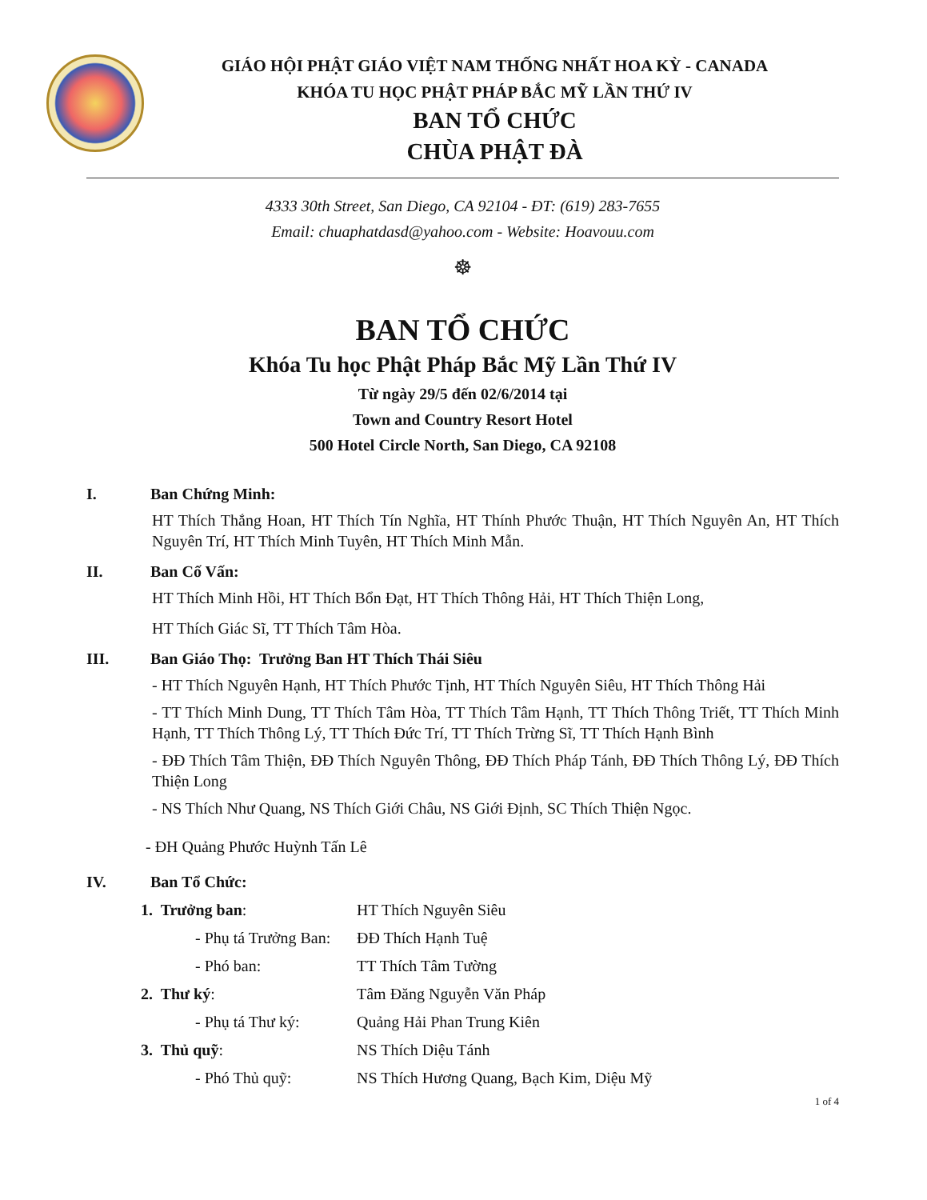GIÁO HỘI PHẬT GIÁO VIỆT NAM THỐNG NHẤT HOA KỲ - CANADA
KHÓA TU HỌC PHẬT PHÁP BẮC MỸ LẦN THỨ IV
BAN TỔ CHỨC
CHÙA PHẬT ĐÀ
4333 30th Street, San Diego, CA 92104 - ĐT: (619) 283-7655
Email: chuaphatdasd@yahoo.com - Website: Hoavouu.com
☸
BAN TỔ CHỨC
Khóa Tu học Phật Pháp Bắc Mỹ Lần Thứ IV
Từ ngày 29/5 đến 02/6/2014 tại
Town and Country Resort Hotel
500 Hotel Circle North, San Diego, CA 92108
I. Ban Chứng Minh:
HT Thích Thắng Hoan, HT Thích Tín Nghĩa, HT Thính Phước Thuận, HT Thích Nguyên An, HT Thích Nguyên Trí, HT Thích Minh Tuyên, HT Thích Minh Mẫn.
II. Ban Cố Vấn:
HT Thích Minh Hồi, HT Thích Bổn Đạt, HT Thích Thông Hải, HT Thích Thiện Long,
HT Thích Giác Sĩ, TT Thích Tâm Hòa.
III. Ban Giáo Thọ: Trưởng Ban HT Thích Thái Siêu
- HT Thích Nguyên Hạnh, HT Thích Phước Tịnh, HT Thích Nguyên Siêu, HT Thích Thông Hải
- TT Thích Minh Dung, TT Thích Tâm Hòa, TT Thích Tâm Hạnh, TT Thích Thông Triết, TT Thích Minh Hạnh, TT Thích Thông Lý, TT Thích Đức Trí, TT Thích Trừng Sĩ, TT Thích Hạnh Bình
- ĐĐ Thích Tâm Thiện, ĐĐ Thích Nguyên Thông, ĐĐ Thích Pháp Tánh, ĐĐ Thích Thông Lý, ĐĐ Thích Thiện Long
- NS Thích Như Quang, NS Thích Giới Châu, NS Giới Định, SC Thích Thiện Ngọc.
- ĐH Quảng Phước Huỳnh Tấn Lê
IV. Ban Tổ Chức:
1. Trưởng ban: HT Thích Nguyên Siêu
- Phụ tá Trưởng Ban: ĐĐ Thích Hạnh Tuệ
- Phó ban: TT Thích Tâm Tường
2. Thư ký: Tâm Đăng Nguyễn Văn Pháp
- Phụ tá Thư ký: Quảng Hải Phan Trung Kiên
3. Thủ quỹ: NS Thích Diệu Tánh
- Phó Thủ quỹ: NS Thích Hương Quang, Bạch Kim, Diệu Mỹ
1 of 4